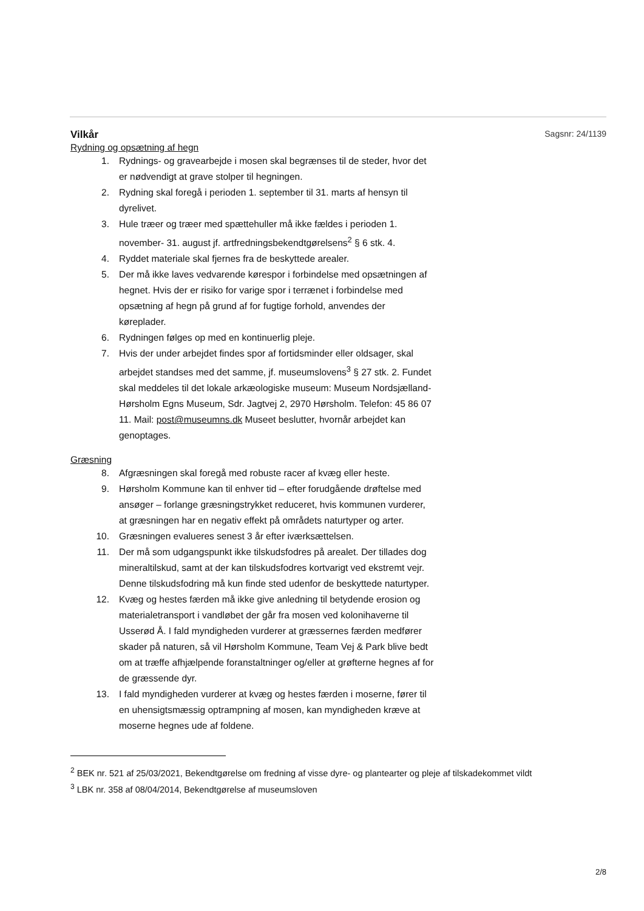Vilkår
Sagsnr: 24/1139
Rydning og opsætning af hegn
1. Rydnings- og gravearbejde i mosen skal begrænses til de steder, hvor det er nødvendigt at grave stolper til hegningen.
2. Rydning skal foregå i perioden 1. september til 31. marts af hensyn til dyrelivet.
3. Hule træer og træer med spættehuller må ikke fældes i perioden 1. november- 31. august jf. artfredningsbekendtgørelsens<sup>2</sup> § 6 stk. 4.
4. Ryddet materiale skal fjernes fra de beskyttede arealer.
5. Der må ikke laves vedvarende kørespor i forbindelse med opsætningen af hegnet. Hvis der er risiko for varige spor i terrænet i forbindelse med opsætning af hegn på grund af for fugtige forhold, anvendes der køreplader.
6. Rydningen følges op med en kontinuerlig pleje.
7. Hvis der under arbejdet findes spor af fortidsminder eller oldsager, skal arbejdet standses med det samme, jf. museumslovens<sup>3</sup> § 27 stk. 2. Fundet skal meddeles til det lokale arkæologiske museum: Museum Nordsjælland- Hørsholm Egns Museum, Sdr. Jagtvej 2, 2970 Hørsholm. Telefon: 45 86 07 11. Mail: post@museumns.dk Museet beslutter, hvornår arbejdet kan genoptages.
Græsning
8. Afgræsningen skal foregå med robuste racer af kvæg eller heste.
9. Hørsholm Kommune kan til enhver tid – efter forudgående drøftelse med ansøger – forlange græsningstrykket reduceret, hvis kommunen vurderer, at græsningen har en negativ effekt på områdets naturtyper og arter.
10. Græsningen evalueres senest 3 år efter iværksættelsen.
11. Der må som udgangspunkt ikke tilskudsfodres på arealet. Der tillades dog mineraltilskud, samt at der kan tilskudsfodres kortvarigt ved ekstremt vejr. Denne tilskudsfodring må kun finde sted udenfor de beskyttede naturtyper.
12. Kvæg og hestes færden må ikke give anledning til betydende erosion og materialetransport i vandløbet der går fra mosen ved kolonihaverne til Usserød Å. I fald myndigheden vurderer at græssernes færden medfører skader på naturen, så vil Hørsholm Kommune, Team Vej & Park blive bedt om at træffe afhjælpende foranstaltninger og/eller at grøfterne hegnes af for de græssende dyr.
13. I fald myndigheden vurderer at kvæg og hestes færden i moserne, fører til en uhensigtsmæssig optrampning af mosen, kan myndigheden kræve at moserne hegnes ude af foldene.
<sup>2</sup> BEK nr. 521 af 25/03/2021, Bekendtgørelse om fredning af visse dyre- og plantearter og pleje af tilskadekommet vildt
<sup>3</sup> LBK nr. 358 af 08/04/2014, Bekendtgørelse af museumsloven
2/8